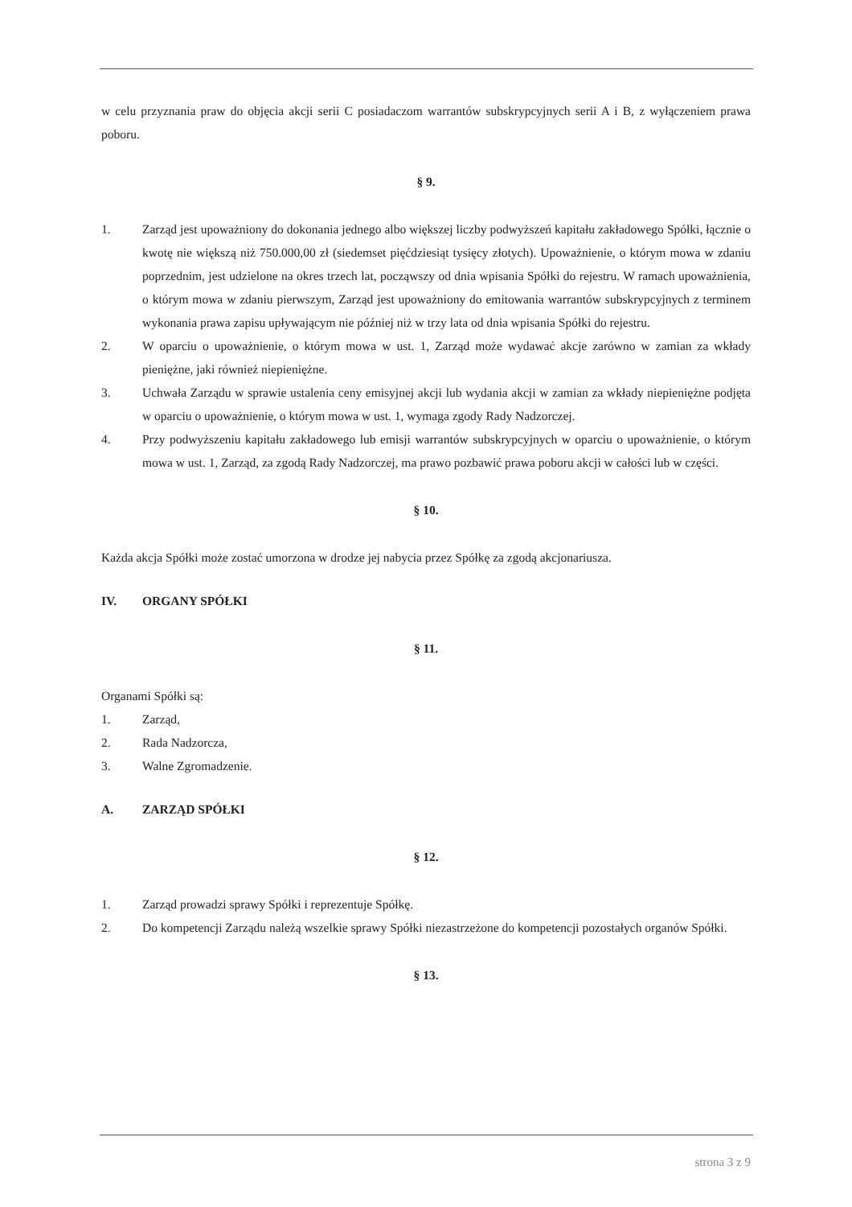w celu przyznania praw do objęcia akcji serii C posiadaczom warrantów subskrypcyjnych serii A i B, z wyłączeniem prawa poboru.
§ 9.
1. Zarząd jest upoważniony do dokonania jednego albo większej liczby podwyższeń kapitału zakładowego Spółki, łącznie o kwotę nie większą niż 750.000,00 zł (siedemset pięćdziesiąt tysięcy złotych). Upoważnienie, o którym mowa w zdaniu poprzednim, jest udzielone na okres trzech lat, począwszy od dnia wpisania Spółki do rejestru. W ramach upoważnienia, o którym mowa w zdaniu pierwszym, Zarząd jest upoważniony do emitowania warrantów subskrypcyjnych z terminem wykonania prawa zapisu upływającym nie później niż w trzy lata od dnia wpisania Spółki do rejestru.
2. W oparciu o upoważnienie, o którym mowa w ust. 1, Zarząd może wydawać akcje zarówno w zamian za wkłady pieniężne, jaki również niepieniężne.
3. Uchwała Zarządu w sprawie ustalenia ceny emisyjnej akcji lub wydania akcji w zamian za wkłady niepieniężne podjęta w oparciu o upoważnienie, o którym mowa w ust. 1, wymaga zgody Rady Nadzorczej.
4. Przy podwyższeniu kapitału zakładowego lub emisji warrantów subskrypcyjnych w oparciu o upoważnienie, o którym mowa w ust. 1, Zarząd, za zgodą Rady Nadzorczej, ma prawo pozbawić prawa poboru akcji w całości lub w części.
§ 10.
Każda akcja Spółki może zostać umorzona w drodze jej nabycia przez Spółkę za zgodą akcjonariusza.
IV. ORGANY SPÓŁKI
§ 11.
Organami Spółki są:
1. Zarząd,
2. Rada Nadzorcza,
3. Walne Zgromadzenie.
A. ZARZĄD SPÓŁKI
§ 12.
1. Zarząd prowadzi sprawy Spółki i reprezentuje Spółkę.
2. Do kompetencji Zarządu należą wszelkie sprawy Spółki niezastrzeżone do kompetencji pozostałych organów Spółki.
§ 13.
strona 3 z 9